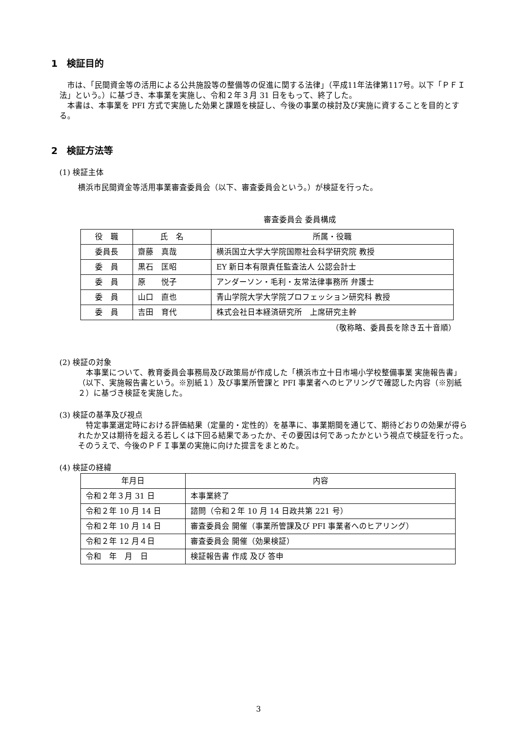1　検証目的
市は、「民間資金等の活用による公共施設等の整備等の促進に関する法律」（平成11年法律第117号。以下「ＰＦＩ法」という。）に基づき、本事業を実施し、令和２年３月 31 日をもって、終了した。
本書は、本事業を PFI 方式で実施した効果と課題を検証し、今後の事業の検討及び実施に資することを目的とする。
2　検証方法等
(1) 検証主体
横浜市民間資金等活用事業審査委員会（以下、審査委員会という。）が検証を行った。
審査委員会 委員構成
| 役 職 | 氏 名 | 所属・役職 |
| --- | --- | --- |
| 委員長 | 齋藤 真哉 | 横浜国立大学大学院国際社会科学研究院 教授 |
| 委 員 | 黒石 匡昭 | EY 新日本有限責任監査法人 公認会計士 |
| 委 員 | 原 悦子 | アンダーソン・毛利・友常法律事務所 弁護士 |
| 委 員 | 山口 直也 | 青山学院大学大学院プロフェッション研究科 教授 |
| 委 員 | 吉田 育代 | 株式会社日本経済研究所 上席研究主幹 |
（敬称略、委員長を除き五十音順）
(2) 検証の対象
本事業について、教育委員会事務局及び政策局が作成した「横浜市立十日市場小学校整備事業 実施報告書」（以下、実施報告書という。※別紙１）及び事業所管課と PFI 事業者へのヒアリングで確認した内容（※別紙２）に基づき検証を実施した。
(3) 検証の基準及び視点
特定事業選定時における評価結果（定量的・定性的）を基準に、事業期間を通じて、期待どおりの効果が得られたか又は期待を超える若しくは下回る結果であったか、その要因は何であったかという視点で検証を行った。そのうえで、今後のＰＦＩ事業の実施に向けた提言をまとめた。
(4) 検証の経緯
| 年月日 | 内容 |
| --- | --- |
| 令和２年３月 31 日 | 本事業終了 |
| 令和２年 10 月 14 日 | 諮問（令和２年 10 月 14 日政共第 221 号） |
| 令和２年 10 月 14 日 | 審査委員会 開催（事業所管課及び PFI 事業者へのヒアリング） |
| 令和２年 12 月４日 | 審査委員会 開催（効果検証） |
| 令和 年 月 日 | 検証報告書 作成 及び 答申 |
3